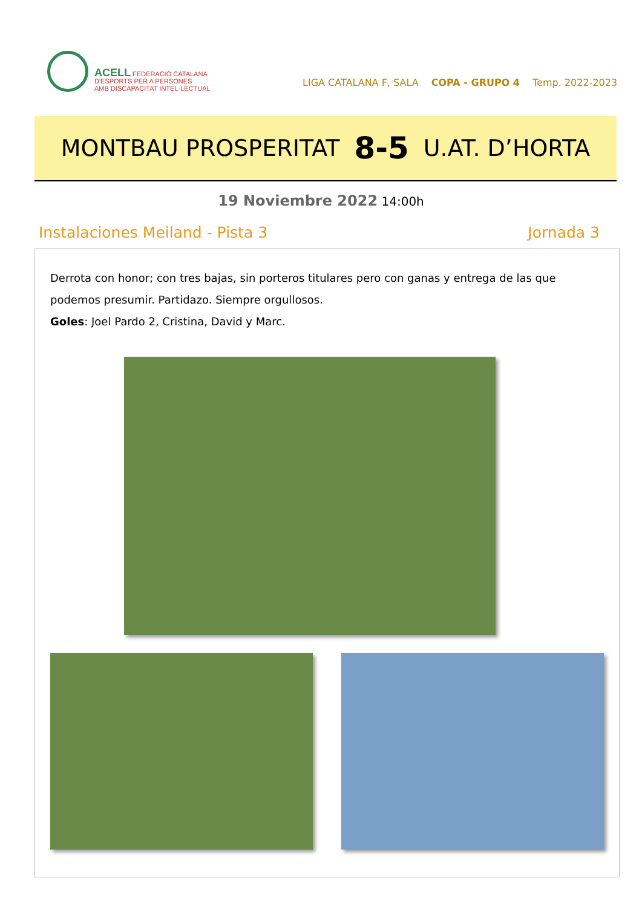ACELL FEDERACIÓ CATALANA
D'ESPORTS PER A PERSONES
AMB DISCAPACITAT INTEL·LECTUAL
LIGA CATALANA F, SALA COPA - GRUPO 4 Temp. 2022-2023
MONTBAU PROSPERITAT 8-5 U.AT. D’HORTA
19 Noviembre 2022 14:00h
Instalaciones Meiland - Pista 3 Jornada 3
Derrota con honor; con tres bajas, sin porteros titulares pero con ganas y entrega de las que podemos presumir. Partidazo. Siempre orgullosos.
Goles: Joel Pardo 2, Cristina, David y Marc.